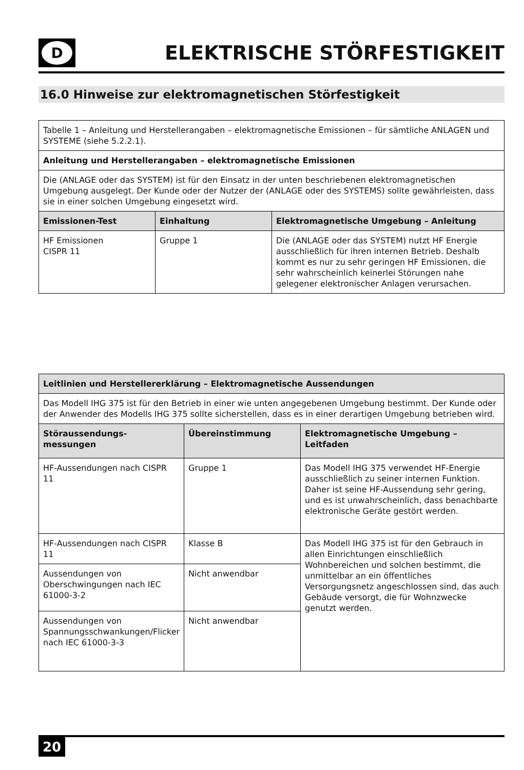D
ELEKTRISCHE STÖRFESTIGKEIT
16.0 Hinweise zur elektromagnetischen Störfestigkeit
| Tabelle 1 – Anleitung und Herstellerangaben – elektromagnetische Emissionen – für sämtliche ANLAGEN und SYSTEME (siehe 5.2.2.1). | | |
| Anleitung und Herstellerangaben – elektromagnetische Emissionen | | |
| Die (ANLAGE oder das SYSTEM) ist für den Einsatz in der unten beschriebenen elektromagnetischen Umgebung ausgelegt. Der Kunde oder der Nutzer der (ANLAGE oder des SYSTEMS) sollte gewährleisten, dass sie in einer solchen Umgebung eingesetzt wird. | | |
| Emissionen-Test | Einhaltung | Elektromagnetische Umgebung – Anleitung |
| HF Emissionen CISPR 11 | Gruppe 1 | Die (ANLAGE oder das SYSTEM) nutzt HF Energie ausschließlich für ihren internen Betrieb. Deshalb kommt es nur zu sehr geringen HF Emissionen, die sehr wahrscheinlich keinerlei Störungen nahe gelegener elektronischer Anlagen verursachen. |
| Leitlinien und Herstellererklärung – Elektromagnetische Aussendungen | | |
| --- | --- | --- |
| Das Modell IHG 375 ist für den Betrieb in einer wie unten angegebenen Umgebung bestimmt. Der Kunde oder der Anwender des Modells IHG 375 sollte sicherstellen, dass es in einer derartigen Umgebung betrieben wird. | | |
| Störaussendungs-messungen | Übereinstimmung | Elektromagnetische Umgebung – Leitfaden |
| HF-Aussendungen nach CISPR 11 | Gruppe 1 | Das Modell IHG 375 verwendet HF-Energie ausschließlich zu seiner internen Funktion. Daher ist seine HF-Aussendung sehr gering, und es ist unwahrscheinlich, dass benachbarte elektronische Geräte gestört werden. |
| HF-Aussendungen nach CISPR 11 | Klasse B | Das Modell IHG 375 ist für den Gebrauch in allen Einrichtungen einschließlich Wohnbereichen und solchen bestimmt, die unmittelbar an ein öffentliches Versorgungsnetz angeschlossen sind, das auch Gebäude versorgt, die für Wohnzwecke genutzt werden. |
| Aussendungen von Oberschwingungen nach IEC 61000-3-2 | Nicht anwendbar | |
| Aussendungen von Spannungsschwankungen/Flicker nach IEC 61000-3-3 | Nicht anwendbar | |
20